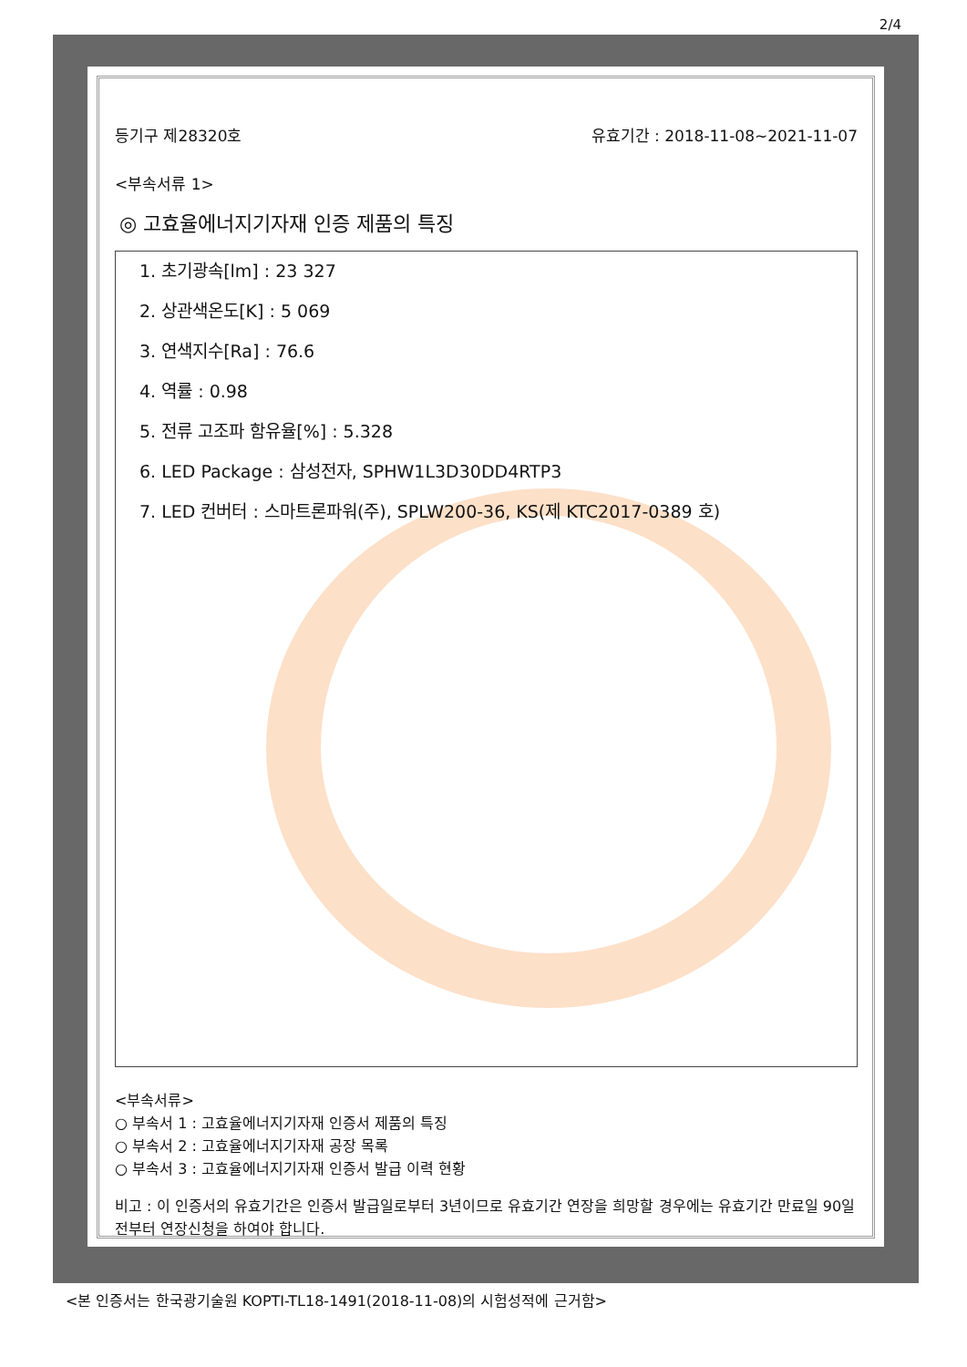2/4
등기구 제28320호 유효기간 : 2018-11-08~2021-11-07
<부속서류 1>
◎ 고효율에너지기자재 인증 제품의 특징
1. 초기광속[lm] : 23 327
2. 상관색온도[K] : 5 069
3. 연색지수[Ra] : 76.6
4. 역률 : 0.98
5. 전류 고조파 함유율[%] : 5.328
6. LED Package : 삼성전자, SPHW1L3D30DD4RTP3
7. LED 컨버터 : 스마트론파워(주), SPLW200-36, KS(제 KTC2017-0389 호)
<부속서류>
○ 부속서 1 : 고효율에너지기자재 인증서 제품의 특징
○ 부속서 2 : 고효율에너지기자재 공장 목록
○ 부속서 3 : 고효율에너지기자재 인증서 발급 이력 현황
비고 : 이 인증서의 유효기간은 인증서 발급일로부터 3년이므로 유효기간 연장을 희망할 경우에는 유효기간 만료일 90일전부터 연장신청을 하여야 합니다.
<본 인증서는 한국광기술원 KOPTI-TL18-1491(2018-11-08)의 시험성적에 근거함>